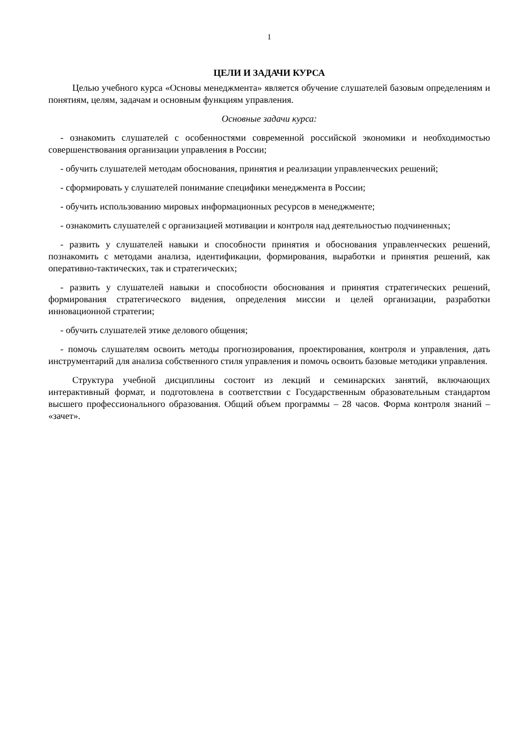1
ЦЕЛИ И ЗАДАЧИ КУРСА
Целью учебного курса «Основы менеджмента» является обучение слушателей базовым определениям и понятиям, целям, задачам и основным функциям управления.
Основные задачи курса:
- ознакомить слушателей с особенностями современной российской экономики и необходимостью совершенствования организации управления в России;
- обучить слушателей методам обоснования, принятия и реализации управленческих решений;
- сформировать у слушателей понимание специфики менеджмента в России;
- обучить использованию мировых информационных ресурсов в менеджменте;
- ознакомить слушателей с организацией мотивации и контроля над деятельностью подчиненных;
- развить у слушателей навыки и способности принятия и обоснования управленческих решений, познакомить с методами анализа, идентификации, формирования, выработки и принятия решений, как оперативно-тактических, так и стратегических;
- развить у слушателей навыки и способности обоснования и принятия стратегических решений, формирования стратегического видения, определения миссии и целей организации, разработки инновационной стратегии;
- обучить слушателей этике делового общения;
- помочь слушателям освоить методы прогнозирования, проектирования, контроля и управления, дать инструментарий для анализа собственного стиля управления и помочь освоить базовые методики управления.
Структура учебной дисциплины состоит из лекций и семинарских занятий, включающих интерактивный формат, и подготовлена в соответствии с Государственным образовательным стандартом высшего профессионального образования. Общий объем программы – 28 часов. Форма контроля знаний – «зачет».